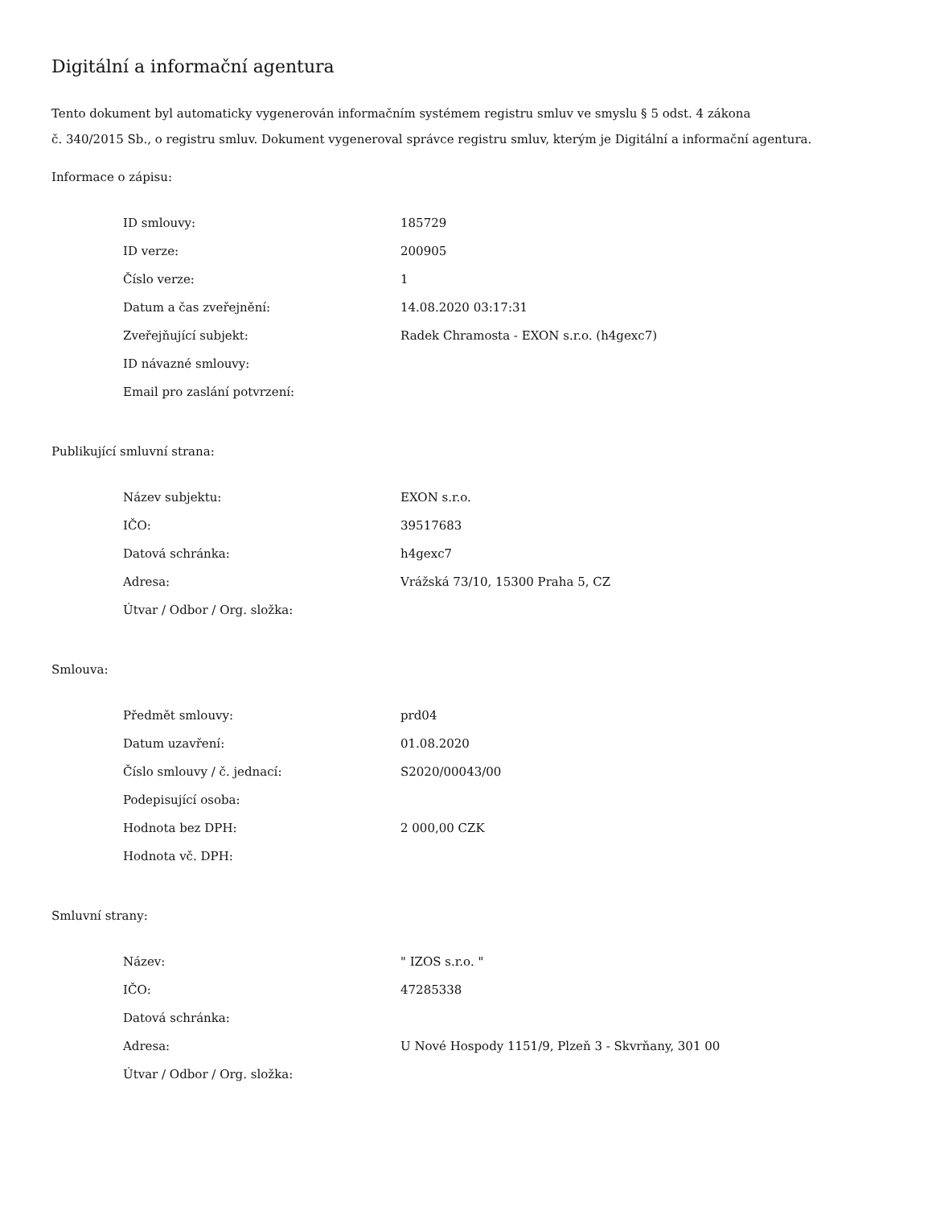Digitální a informační agentura
Tento dokument byl automaticky vygenerován informačním systémem registru smluv ve smyslu § 5 odst. 4 zákona
č. 340/2015 Sb., o registru smluv. Dokument vygeneroval správce registru smluv, kterým je Digitální a informační agentura.
Informace o zápisu:
| ID smlouvy: | 185729 |
| ID verze: | 200905 |
| Číslo verze: | 1 |
| Datum a čas zveřejnění: | 14.08.2020 03:17:31 |
| Zveřejňující subjekt: | Radek Chramosta - EXON s.r.o. (h4gexc7) |
| ID návazné smlouvy: | |
| Email pro zaslání potvrzení: | |
Publikující smluvní strana:
| Název subjektu: | EXON s.r.o. |
| IČO: | 39517683 |
| Datová schránka: | h4gexc7 |
| Adresa: | Vrážská 73/10, 15300 Praha 5, CZ |
| Útvar / Odbor / Org. složka: | |
Smlouva:
| Předmět smlouvy: | prd04 |
| Datum uzavření: | 01.08.2020 |
| Číslo smlouvy / č. jednací: | S2020/00043/00 |
| Podepisující osoba: | |
| Hodnota bez DPH: | 2 000,00 CZK |
| Hodnota vč. DPH: | |
Smluvní strany:
| Název: | " IZOS s.r.o. " |
| IČO: | 47285338 |
| Datová schránka: | |
| Adresa: | U Nové Hospody 1151/9, Plzeň 3 - Skvrňany, 301 00 |
| Útvar / Odbor / Org. složka: | |